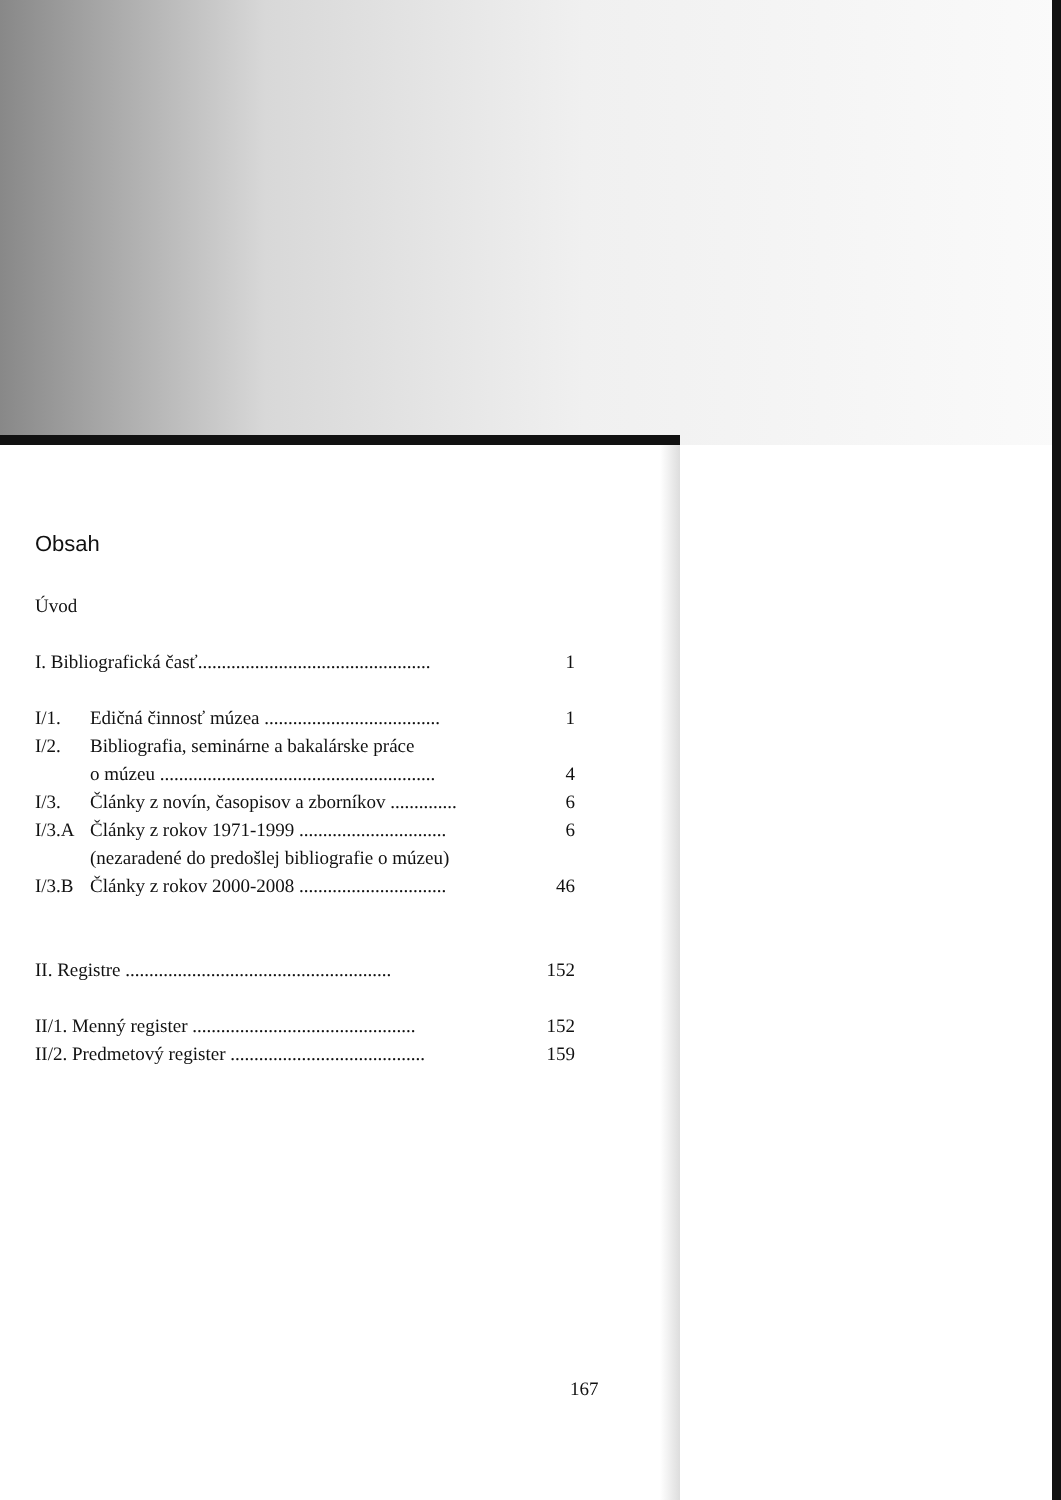Obsah
Úvod
I. Bibliografická časť................................................. 1
I/1. Edičná činnosť múzea ..................................... 1
I/2. Bibliografia, seminárne a bakalárske práce
o múzeu .......................................................... 4
I/3. Články z novín, časopisov a zborníkov .............. 6
I/3.A Články z rokov 1971-1999 ............................... 6
(nezaradené do predošlej bibliografie o múzeu)
I/3.B Články z rokov 2000-2008 ............................... 46
II. Registre ........................................................ 152
II/1. Menný register ............................................... 152
II/2. Predmetový register ......................................... 159
167